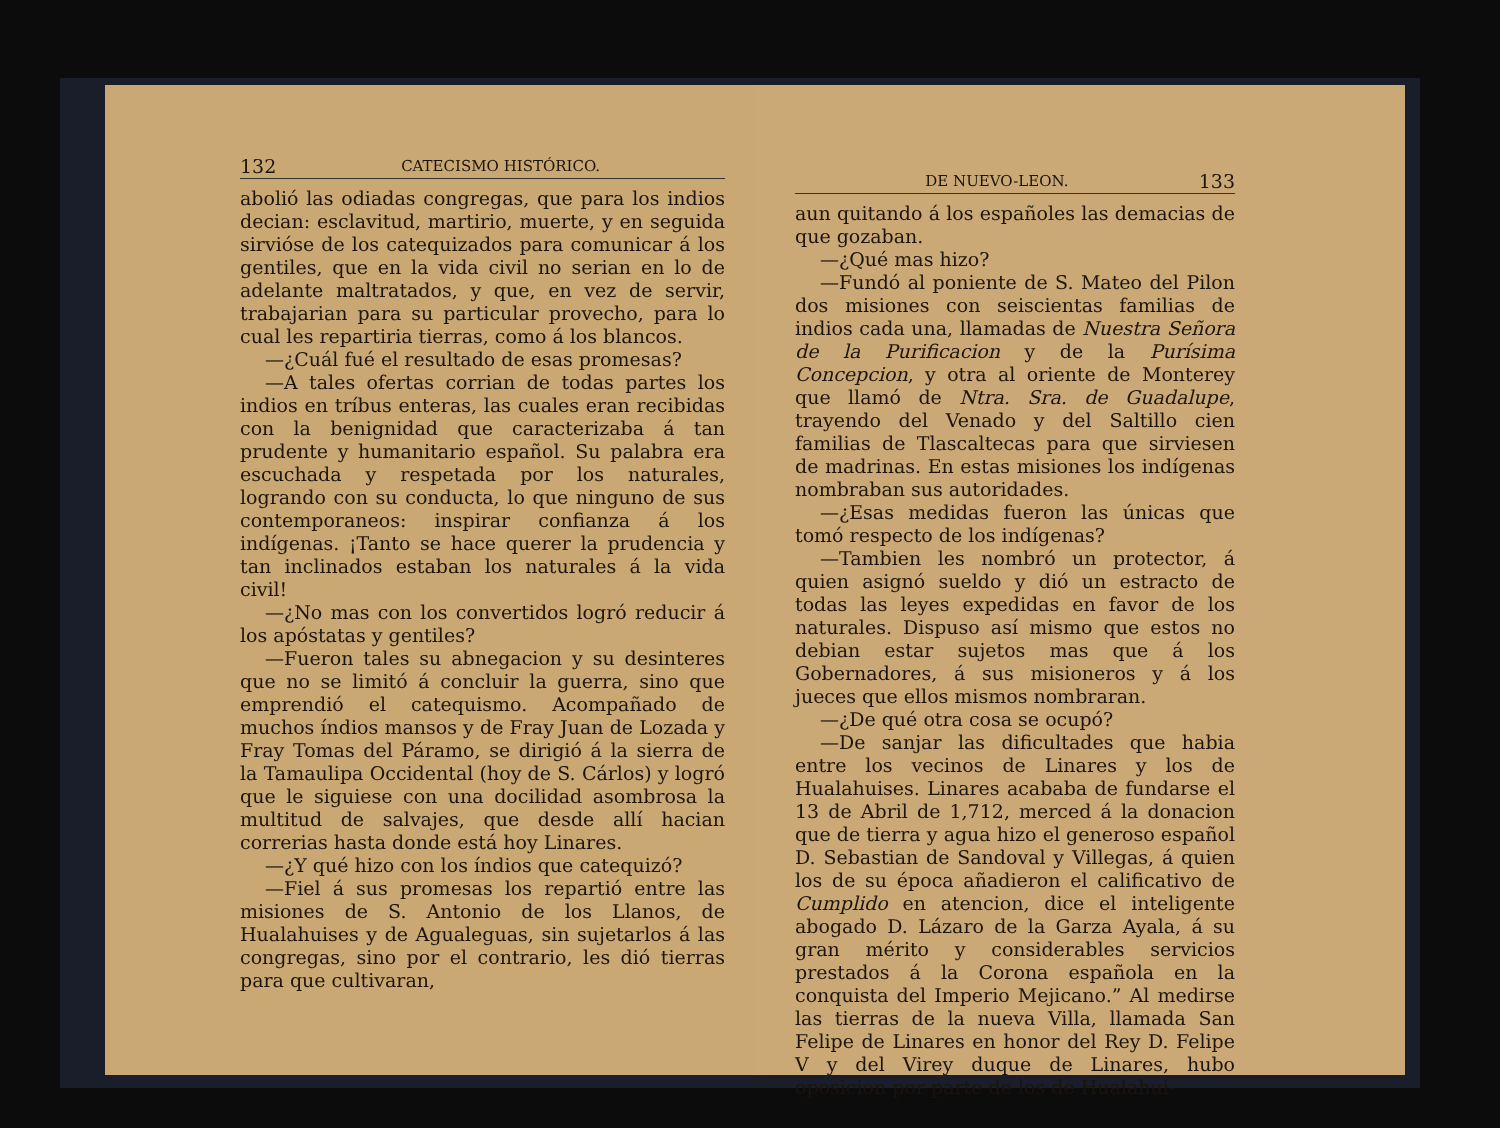132 CATECISMO HISTÓRICO.
abolió las odiadas congregas, que para los indios decian: esclavitud, martirio, muerte, y en seguida sirvióse de los catequizados para comunicar á los gentiles, que en la vida civil no serian en lo de adelante maltratados, y que, en vez de servir, trabajarian para su particular provecho, para lo cual les repartiria tierras, como á los blancos.
—¿Cuál fué el resultado de esas promesas?
—A tales ofertas corrian de todas partes los indios en tríbus enteras, las cuales eran recibidas con la benignidad que caracterizaba á tan prudente y humanitario español. Su palabra era escuchada y respetada por los naturales, logrando con su conducta, lo que ninguno de sus contemporaneos: inspirar confianza á los indígenas. ¡Tanto se hace querer la prudencia y tan inclinados estaban los naturales á la vida civil!
—¿No mas con los convertidos logró reducir á los apóstatas y gentiles?
—Fueron tales su abnegacion y su desinteres que no se limitó á concluir la guerra, sino que emprendió el catequismo. Acompañado de muchos índios mansos y de Fray Juan de Lozada y Fray Tomas del Páramo, se dirigió á la sierra de la Tamaulipa Occidental (hoy de S. Cárlos) y logró que le siguiese con una docilidad asombrosa la multitud de salvajes, que desde allí hacian correrias hasta donde está hoy Linares.
—¿Y qué hizo con los índios que catequizó?
—Fiel á sus promesas los repartió entre las misiones de S. Antonio de los Llanos, de Hualahuises y de Agualeguas, sin sujetarlos á las congregas, sino por el contrario, les dió tierras para que cultivaran,
DE NUEVO-LEON. 133
aun quitando á los españoles las demacias de que gozaban.
—¿Qué mas hizo?
—Fundó al poniente de S. Mateo del Pilon dos misiones con seiscientas familias de indios cada una, llamadas de Nuestra Señora de la Purificacion y de la Purísima Concepcion, y otra al oriente de Monterey que llamó de Ntra. Sra. de Guadalupe, trayendo del Venado y del Saltillo cien familias de Tlascaltecas para que sirviesen de madrinas. En estas misiones los indígenas nombraban sus autoridades.
—¿Esas medidas fueron las únicas que tomó respecto de los indígenas?
—Tambien les nombró un protector, á quien asignó sueldo y dió un estracto de todas las leyes expedidas en favor de los naturales. Dispuso así mismo que estos no debian estar sujetos mas que á los Gobernadores, á sus misioneros y á los jueces que ellos mismos nombraran.
—¿De qué otra cosa se ocupó?
—De sanjar las dificultades que habia entre los vecinos de Linares y los de Hualahuises. Linares acababa de fundarse el 13 de Abril de 1,712, merced á la donacion que de tierra y agua hizo el generoso español D. Sebastian de Sandoval y Villegas, á quien los de su época añadieron el calificativo de Cumplido en atencion, dice el inteligente abogado D. Lázaro de la Garza Ayala, á su gran mérito y considerables servicios prestados á la Corona española en la conquista del Imperio Mejicano.” Al medirse las tierras de la nueva Villa, llamada San Felipe de Linares en honor del Rey D. Felipe V y del Virey duque de Linares, hubo oposicion por parte de los de Hualahui-